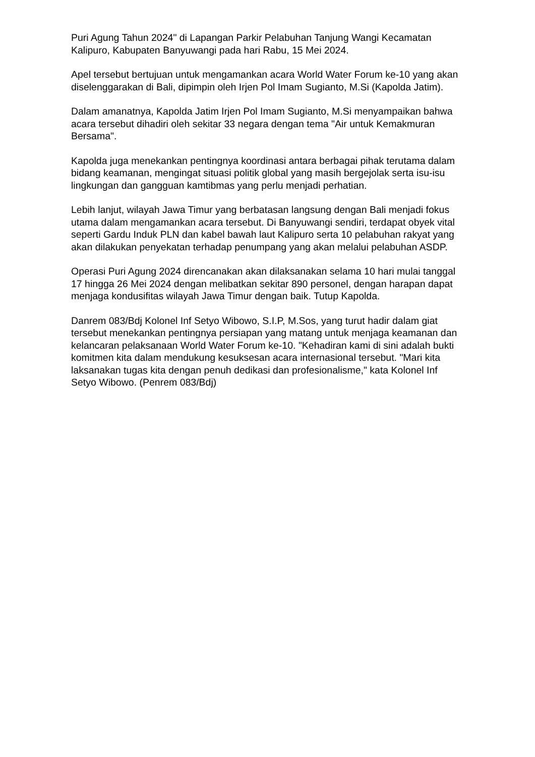Puri Agung Tahun 2024" di Lapangan Parkir Pelabuhan Tanjung Wangi Kecamatan Kalipuro, Kabupaten Banyuwangi pada hari Rabu, 15 Mei 2024.
Apel tersebut bertujuan untuk mengamankan acara World Water Forum ke-10 yang akan diselenggarakan di Bali, dipimpin oleh Irjen Pol Imam Sugianto, M.Si (Kapolda Jatim).
Dalam amanatnya, Kapolda Jatim Irjen Pol Imam Sugianto, M.Si menyampaikan bahwa acara tersebut dihadiri oleh sekitar 33 negara dengan tema "Air untuk Kemakmuran Bersama".
Kapolda juga menekankan pentingnya koordinasi antara berbagai pihak terutama dalam bidang keamanan, mengingat situasi politik global yang masih bergejolak serta isu-isu lingkungan dan gangguan kamtibmas yang perlu menjadi perhatian.
Lebih lanjut, wilayah Jawa Timur yang berbatasan langsung dengan Bali menjadi fokus utama dalam mengamankan acara tersebut. Di Banyuwangi sendiri, terdapat obyek vital seperti Gardu Induk PLN dan kabel bawah laut Kalipuro serta 10 pelabuhan rakyat yang akan dilakukan penyekatan terhadap penumpang yang akan melalui pelabuhan ASDP.
Operasi Puri Agung 2024 direncanakan akan dilaksanakan selama 10 hari mulai tanggal 17 hingga 26 Mei 2024 dengan melibatkan sekitar 890 personel, dengan harapan dapat menjaga kondusifitas wilayah Jawa Timur dengan baik. Tutup Kapolda.
Danrem 083/Bdj Kolonel Inf Setyo Wibowo, S.I.P, M.Sos, yang turut hadir dalam giat tersebut menekankan pentingnya persiapan yang matang untuk menjaga keamanan dan kelancaran pelaksanaan World Water Forum ke-10. "Kehadiran kami di sini adalah bukti komitmen kita dalam mendukung kesuksesan acara internasional tersebut. "Mari kita laksanakan tugas kita dengan penuh dedikasi dan profesionalisme," kata Kolonel Inf Setyo Wibowo. (Penrem 083/Bdj)